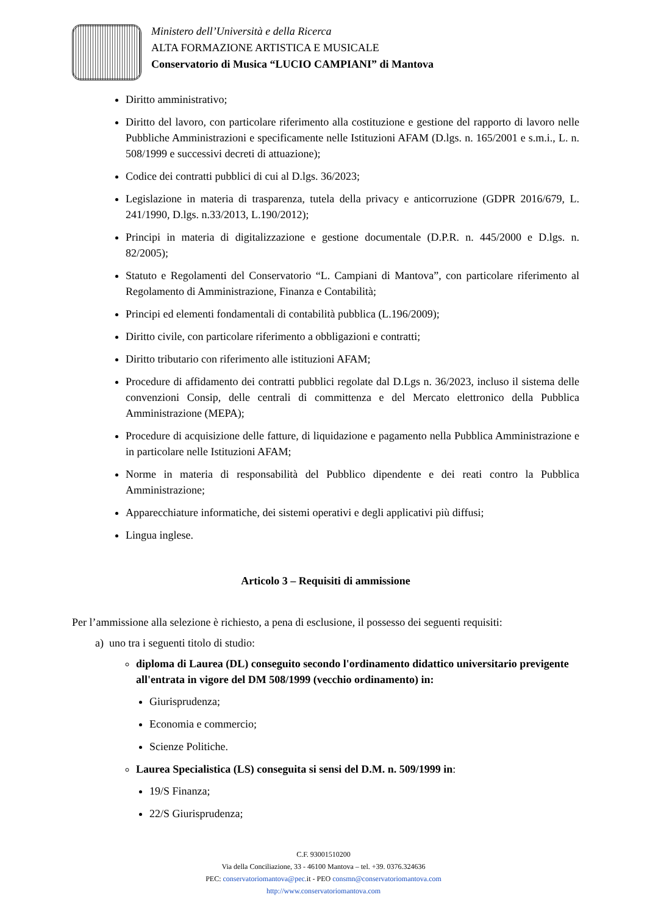Ministero dell’Università e della Ricerca
ALTA FORMAZIONE ARTISTICA E MUSICALE
Conservatorio di Musica “LUCIO CAMPIANI” di Mantova
Diritto amministrativo;
Diritto del lavoro, con particolare riferimento alla costituzione e gestione del rapporto di lavoro nelle Pubbliche Amministrazioni e specificamente nelle Istituzioni AFAM (D.lgs. n. 165/2001 e s.m.i., L. n. 508/1999 e successivi decreti di attuazione);
Codice dei contratti pubblici di cui al D.lgs. 36/2023;
Legislazione in materia di trasparenza, tutela della privacy e anticorruzione (GDPR 2016/679, L. 241/1990, D.lgs. n.33/2013, L.190/2012);
Principi in materia di digitalizzazione e gestione documentale (D.P.R. n. 445/2000 e D.lgs. n. 82/2005);
Statuto e Regolamenti del Conservatorio “L. Campiani di Mantova”, con particolare riferimento al Regolamento di Amministrazione, Finanza e Contabilità;
Principi ed elementi fondamentali di contabilità pubblica (L.196/2009);
Diritto civile, con particolare riferimento a obbligazioni e contratti;
Diritto tributario con riferimento alle istituzioni AFAM;
Procedure di affidamento dei contratti pubblici regolate dal D.Lgs n. 36/2023, incluso il sistema delle convenzioni Consip, delle centrali di committenza e del Mercato elettronico della Pubblica Amministrazione (MEPA);
Procedure di acquisizione delle fatture, di liquidazione e pagamento nella Pubblica Amministrazione e in particolare nelle Istituzioni AFAM;
Norme in materia di responsabilità del Pubblico dipendente e dei reati contro la Pubblica Amministrazione;
Apparecchiature informatiche, dei sistemi operativi e degli applicativi più diffusi;
Lingua inglese.
Articolo 3 – Requisiti di ammissione
Per l’ammissione alla selezione è richiesto, a pena di esclusione, il possesso dei seguenti requisiti:
a) uno tra i seguenti titolo di studio:
diploma di Laurea (DL) conseguito secondo l'ordinamento didattico universitario previgente all'entrata in vigore del DM 508/1999 (vecchio ordinamento) in:
Giurisprudenza;
Economia e commercio;
Scienze Politiche.
Laurea Specialistica (LS) conseguita si sensi del D.M. n. 509/1999 in:
19/S Finanza;
22/S Giurisprudenza;
C.F. 93001510200
Via della Conciliazione, 33 - 46100 Mantova – tel. +39. 0376.324636
PEC: conservatoriomantova@pec. it - PEO consmn@conservatoriomantova.com
http://www.conservatoriomantova.com